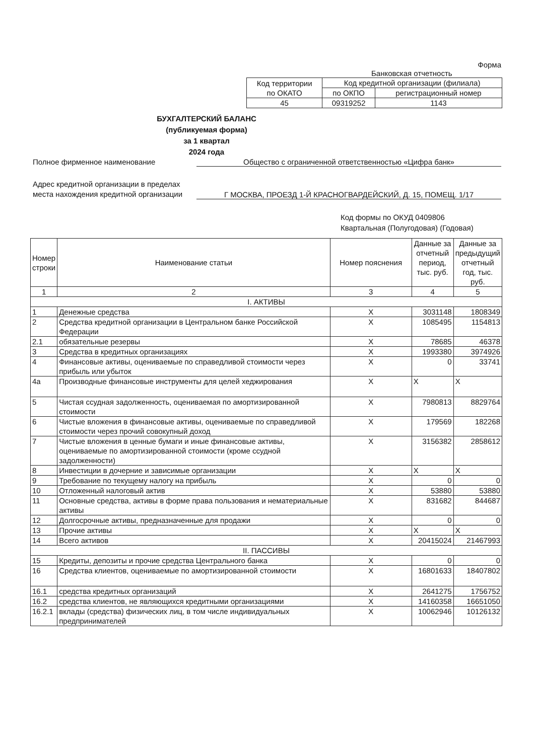Форма
Банковская отчетность
| Код территории по ОКАТО | Код кредитной организации (филиала) | |
| | по ОКПО | регистрационный номер |
| 45 | 09319252 | 1143 |
БУХГАЛТЕРСКИЙ БАЛАНС
(публикуемая форма)
за 1 квартал
2024 года
Полное фирменное наименование Общество с ограниченной ответственностью «Цифра банк»
Адрес кредитной организации в пределах места нахождения кредитной организации
Г МОСКВА, ПРОЕЗД 1-Й КРАСНОГВАРДЕЙСКИЙ, Д. 15, ПОМЕЩ. 1/17
Код формы по ОКУД 0409806
Квартальная (Полугодовая) (Годовая)
| Номер строки | Наименование статьи | Номер пояснения | Данные за отчетный период, тыс. руб. | Данные за предыдущий отчетный год, тыс. руб. |
| --- | --- | --- | --- | --- |
| 1 | 2 | 3 | 4 | 5 |
| I. АКТИВЫ | | | | |
| 1 | Денежные средства | X | 3031148 | 1808349 |
| 2 | Средства кредитной организации в Центральном банке Российской Федерации | X | 1085495 | 1154813 |
| 2.1 | обязательные резервы | X | 78685 | 46378 |
| 3 | Средства в кредитных организациях | X | 1993380 | 3974926 |
| 4 | Финансовые активы, оцениваемые по справедливой стоимости через прибыль или убыток | X | 0 | 33741 |
| 4а | Производные финансовые инструменты для целей хеджирования | X | X | X |
| 5 | Чистая ссудная задолженность, оцениваемая по амортизированной стоимости | X | 7980813 | 8829764 |
| 6 | Чистые вложения в финансовые активы, оцениваемые по справедливой стоимости через прочий совокупный доход | X | 179569 | 182268 |
| 7 | Чистые вложения в ценные бумаги и иные финансовые активы, оцениваемые по амортизированной стоимости (кроме ссудной задолженности) | X | 3156382 | 2858612 |
| 8 | Инвестиции в дочерние и зависимые организации | X | X | X |
| 9 | Требование по текущему налогу на прибыль | X | 0 | 0 |
| 10 | Отложенный налоговый актив | X | 53880 | 53880 |
| 11 | Основные средства, активы в форме права пользования и нематериальные активы | X | 831682 | 844687 |
| 12 | Долгосрочные активы, предназначенные для продажи | X | 0 | 0 |
| 13 | Прочие активы | X | X | X |
| 14 | Всего активов | X | 20415024 | 21467993 |
| II. ПАССИВЫ | | | | |
| 15 | Кредиты, депозиты и прочие средства Центрального банка | X | 0 | 0 |
| 16 | Средства клиентов, оцениваемые по амортизированной стоимости | X | 16801633 | 18407802 |
| 16.1 | средства кредитных организаций | X | 2641275 | 1756752 |
| 16.2 | средства клиентов, не являющихся кредитными организациями | X | 14160358 | 16651050 |
| 16.2.1 | вклады (средства) физических лиц, в том числе индивидуальных предпринимателей | X | 10062946 | 10126132 |